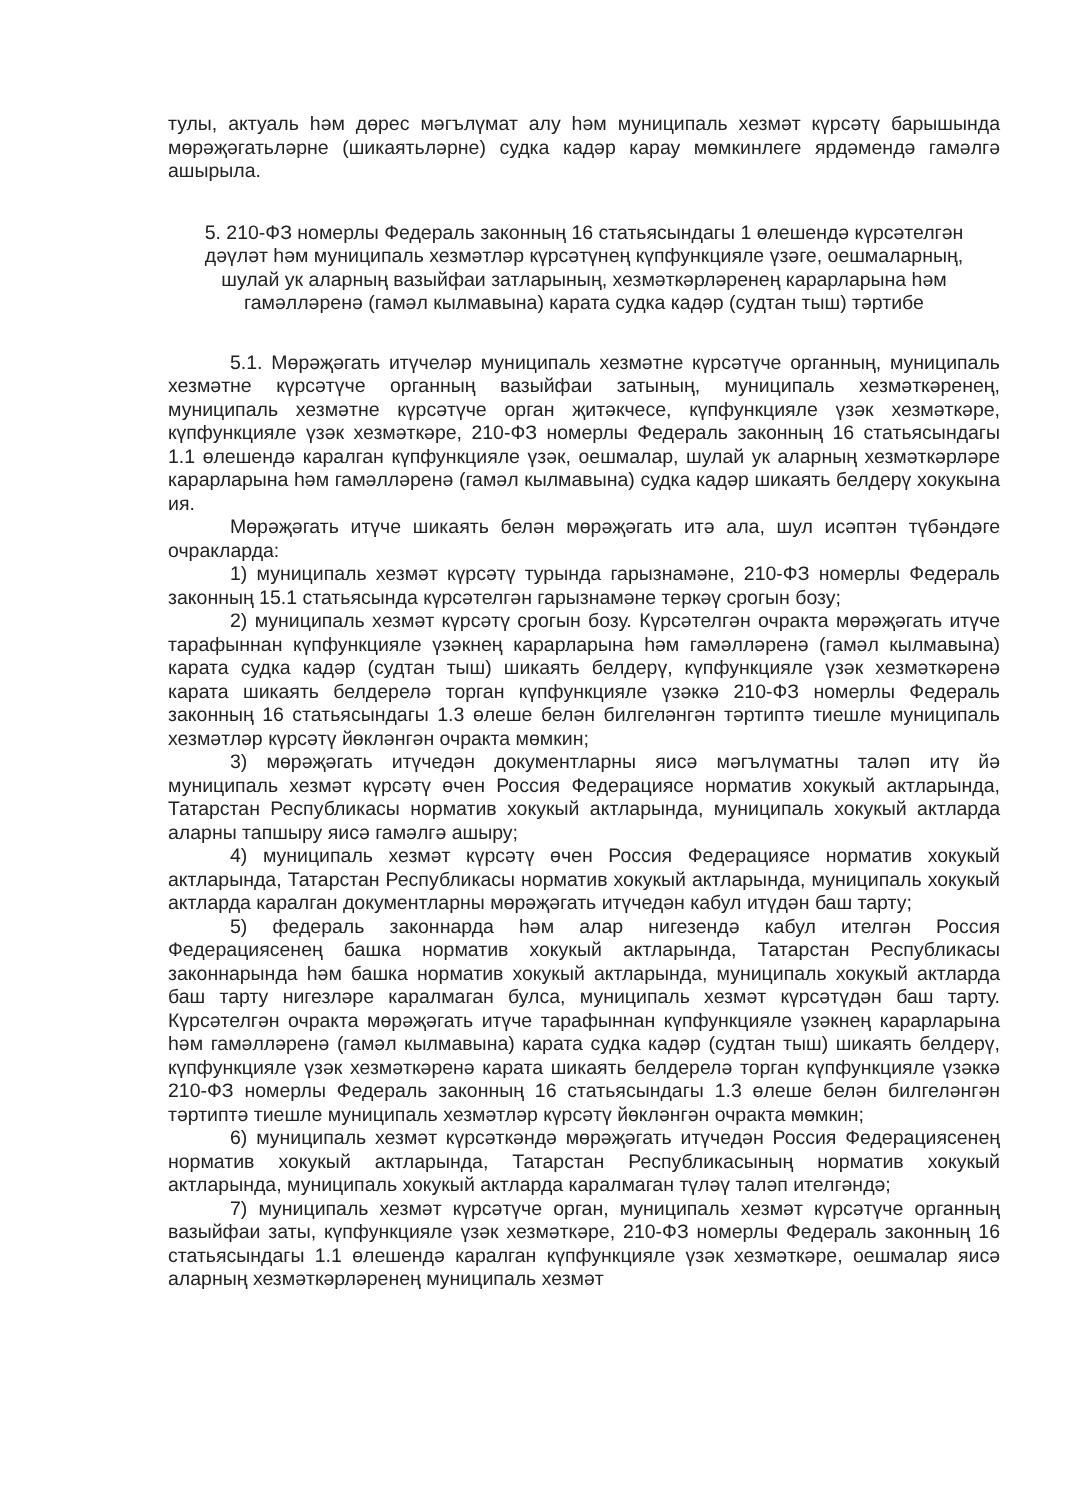тулы, актуаль һәм дөрес мәгълүмат алу һәм муниципаль хезмәт күрсәтү барышында мөрәҗәгатьләрне (шикаятьләрне) судка кадәр карау мөмкинлеге ярдәмендә гамәлгә ашырыла.
5. 210-ФЗ номерлы Федераль законның 16 статьясындагы 1 өлешендә күрсәтелгән дәүләт һәм муниципаль хезмәтләр күрсәтүнең күпфункцияле үзәге, оешмаларның, шулай ук аларның вазыйфаи затларының, хезмәткәрләренең карарларына һәм гамәлләренә (гамәл кылмавына) карата судка кадәр (судтан тыш) тәртибе
5.1. Мөрәҗәгать итүчеләр муниципаль хезмәтне күрсәтүче органның, муниципаль хезмәтне күрсәтүче органның вазыйфаи затының, муниципаль хезмәткәренең, муниципаль хезмәтне күрсәтүче орган җитәкчесе, күпфункцияле үзәк хезмәткәре, күпфункцияле үзәк хезмәткәре, 210-ФЗ номерлы Федераль законның 16 статьясындагы 1.1 өлешендә каралган күпфункцияле үзәк, оешмалар, шулай ук аларның хезмәткәрләре карарларына һәм гамәлләренә (гамәл кылмавына) судка кадәр шикаять белдерү хокукына ия.
Мөрәҗәгать итүче шикаять белән мөрәҗәгать итә ала, шул исәптән түбәндәге очракларда:
1) муниципаль хезмәт күрсәтү турында гарызнамәне, 210-ФЗ номерлы Федераль законның 15.1 статьясында күрсәтелгән гарызнамәне теркәү срогын бозу;
2) муниципаль хезмәт күрсәтү срогын бозу. Күрсәтелгән очракта мөрәҗәгать итүче тарафыннан күпфункцияле үзәкнең карарларына һәм гамәлләренә (гамәл кылмавына) карата судка кадәр (судтан тыш) шикаять белдерү, күпфункцияле үзәк хезмәткәренә карата шикаять белдерелә торган күпфункцияле үзәккә 210-ФЗ номерлы Федераль законның 16 статьясындагы 1.3 өлеше белән билгеләнгән тәртиптә тиешле муниципаль хезмәтләр күрсәтү йөкләнгән очракта мөмкин;
3) мөрәҗәгать итүчедән документларны яисә мәгълүматны таләп итү йә муниципаль хезмәт күрсәтү өчен Россия Федерациясе норматив хокукый актларында, Татарстан Республикасы норматив хокукый актларында, муниципаль хокукый актларда аларны тапшыру яисә гамәлгә ашыру;
4) муниципаль хезмәт күрсәтү өчен Россия Федерациясе норматив хокукый актларында, Татарстан Республикасы норматив хокукый актларында, муниципаль хокукый актларда каралган документларны мөрәҗәгать итүчедән кабул итүдән баш тарту;
5) федераль законнарда һәм алар нигезендә кабул ителгән Россия Федерациясенең башка норматив хокукый актларында, Татарстан Республикасы законнарында һәм башка норматив хокукый актларында, муниципаль хокукый актларда баш тарту нигезләре каралмаган булса, муниципаль хезмәт күрсәтүдән баш тарту. Күрсәтелгән очракта мөрәҗәгать итүче тарафыннан күпфункцияле үзәкнең карарларына һәм гамәлләренә (гамәл кылмавына) карата судка кадәр (судтан тыш) шикаять белдерү, күпфункцияле үзәк хезмәткәренә карата шикаять белдерелә торган күпфункцияле үзәккә 210-ФЗ номерлы Федераль законның 16 статьясындагы 1.3 өлеше белән билгеләнгән тәртиптә тиешле муниципаль хезмәтләр күрсәтү йөкләнгән очракта мөмкин;
6) муниципаль хезмәт күрсәткәндә мөрәҗәгать итүчедән Россия Федерациясенең норматив хокукый актларында, Татарстан Республикасының норматив хокукый актларында, муниципаль хокукый актларда каралмаган түләү таләп ителгәндә;
7) муниципаль хезмәт күрсәтүче орган, муниципаль хезмәт күрсәтүче органның вазыйфаи заты, күпфункцияле үзәк хезмәткәре, 210-ФЗ номерлы Федераль законның 16 статьясындагы 1.1 өлешендә каралган күпфункцияле үзәк хезмәткәре, оешмалар яисә аларның хезмәткәрләренең муниципаль хезмәт